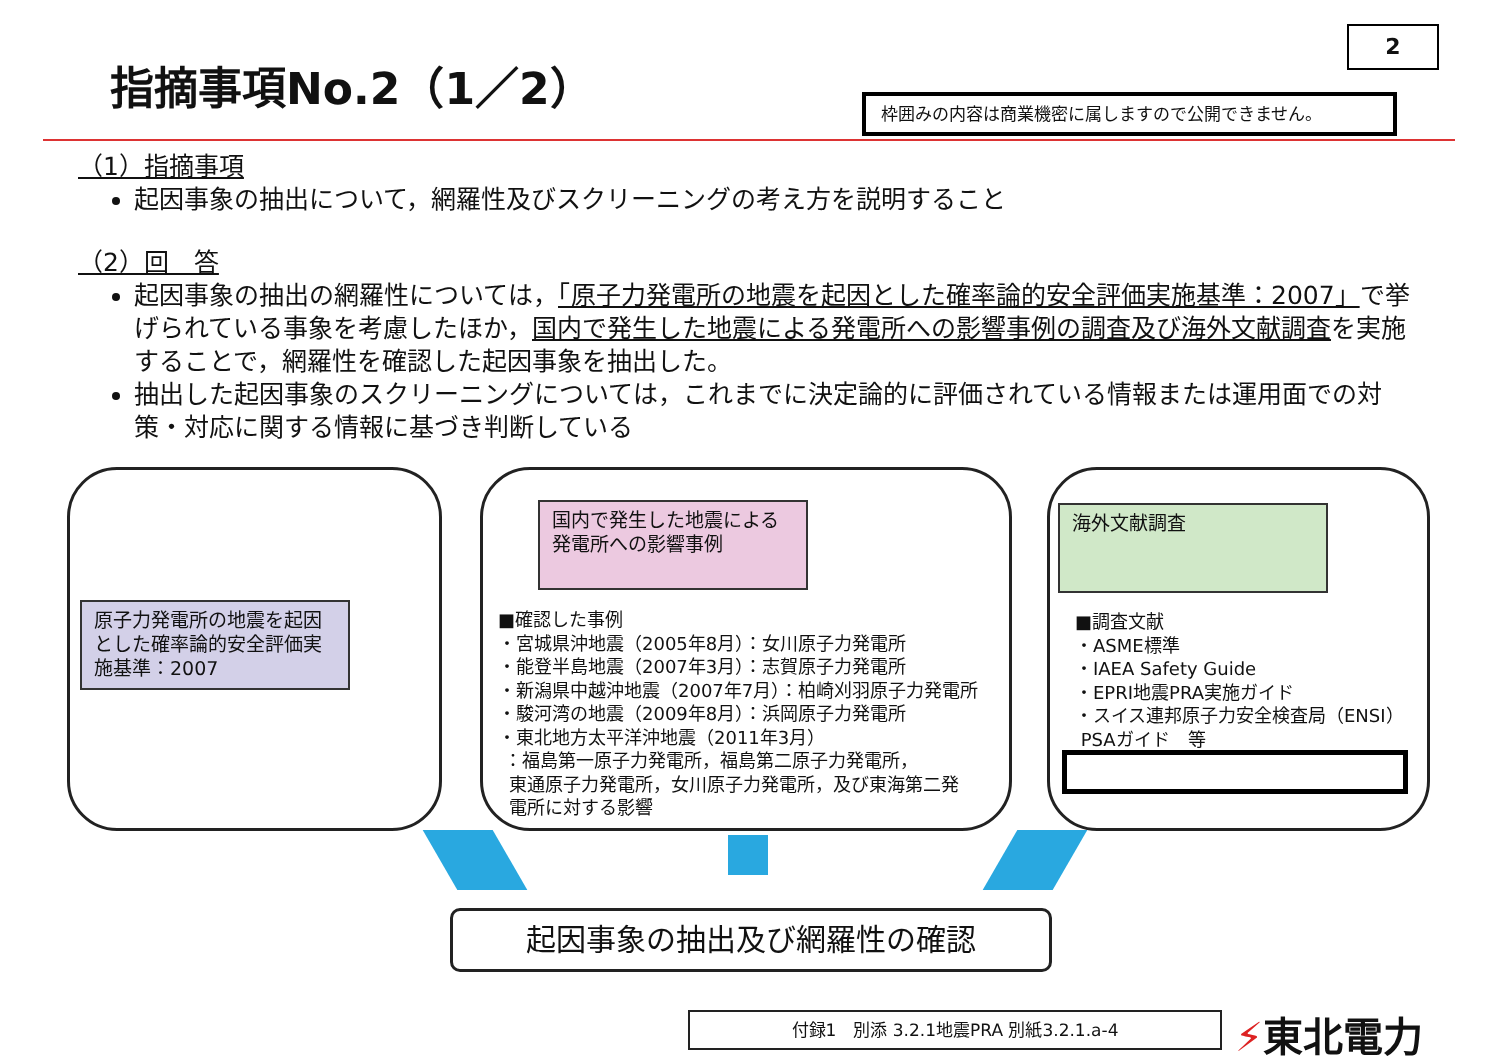指摘事項No.2（1／2）
2
枠囲みの内容は商業機密に属しますので公開できません。
（1）指摘事項
起因事象の抽出について，網羅性及びスクリーニングの考え方を説明すること
（2）回　答
起因事象の抽出の網羅性については，「原子力発電所の地震を起因とした確率論的安全評価実施基準：2007」で挙げられている事象を考慮したほか，国内で発生した地震による発電所への影響事例の調査及び海外文献調査を実施することで，網羅性を確認した起因事象を抽出した。
抽出した起因事象のスクリーニングについては，これまでに決定論的に評価されている情報または運用面での対策・対応に関する情報に基づき判断している
原子力発電所の地震を起因とした確率論的安全評価実施基準：2007
国内で発生した地震による発電所への影響事例
■確認した事例
・宮城県沖地震（2005年8月）：女川原子力発電所
・能登半島地震（2007年3月）：志賀原子力発電所
・新潟県中越沖地震（2007年7月）：柏崎刈羽原子力発電所
・駿河湾の地震（2009年8月）：浜岡原子力発電所
・東北地方太平洋沖地震（2011年3月）
：福島第一原子力発電所，福島第二原子力発電所，
東通原子力発電所，女川原子力発電所，及び東海第二発
電所に対する影響
海外文献調査
■調査文献
・ASME標準
・IAEA Safety Guide
・EPRI地震PRA実施ガイド
・スイス連邦原子力安全検査局（ENSI）
PSAガイド　等
起因事象の抽出及び網羅性の確認
付録1　別添 3.2.1地震PRA 別紙3.2.1.a-4 ⚡東北電力